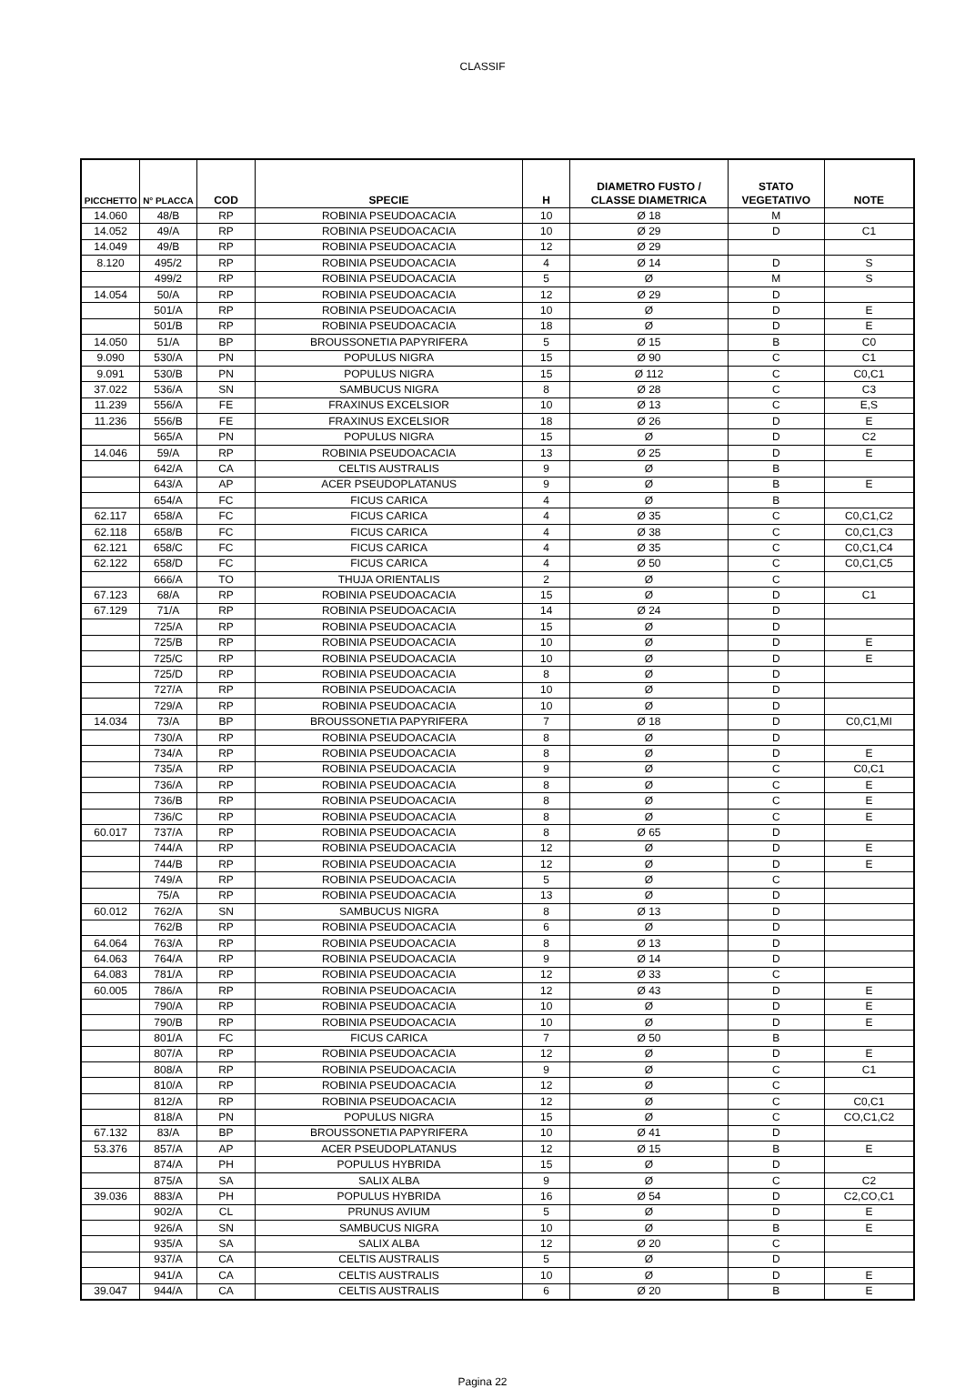CLASSIF
| PICCHETTO | N° PLACCA | COD | SPECIE | H | DIAMETRO FUSTO / CLASSE DIAMETRICA | STATO VEGETATIVO | NOTE |
| --- | --- | --- | --- | --- | --- | --- | --- |
| 14.060 | 48/B | RP | ROBINIA PSEUDOACACIA | 10 | Ø 18 | M | |
| 14.052 | 49/A | RP | ROBINIA PSEUDOACACIA | 10 | Ø 29 | D | C1 |
| 14.049 | 49/B | RP | ROBINIA PSEUDOACACIA | 12 | Ø 29 | | |
| 8.120 | 495/2 | RP | ROBINIA PSEUDOACACIA | 4 | Ø 14 | D | S |
| | 499/2 | RP | ROBINIA PSEUDOACACIA | 5 | Ø | M | S |
| 14.054 | 50/A | RP | ROBINIA PSEUDOACACIA | 12 | Ø 29 | D | |
| | 501/A | RP | ROBINIA PSEUDOACACIA | 10 | Ø | D | E |
| | 501/B | RP | ROBINIA PSEUDOACACIA | 18 | Ø | D | E |
| 14.050 | 51/A | BP | BROUSSONETIA PAPYRIFERA | 5 | Ø 15 | B | C0 |
| 9.090 | 530/A | PN | POPULUS NIGRA | 15 | Ø 90 | C | C1 |
| 9.091 | 530/B | PN | POPULUS NIGRA | 15 | Ø 112 | C | C0,C1 |
| 37.022 | 536/A | SN | SAMBUCUS NIGRA | 8 | Ø 28 | C | C3 |
| 11.239 | 556/A | FE | FRAXINUS EXCELSIOR | 10 | Ø 13 | C | E,S |
| 11.236 | 556/B | FE | FRAXINUS EXCELSIOR | 18 | Ø 26 | D | E |
| | 565/A | PN | POPULUS NIGRA | 15 | Ø | D | C2 |
| 14.046 | 59/A | RP | ROBINIA PSEUDOACACIA | 13 | Ø 25 | D | E |
| | 642/A | CA | CELTIS AUSTRALIS | 9 | Ø | B | |
| | 643/A | AP | ACER PSEUDOPLATANUS | 9 | Ø | B | E |
| | 654/A | FC | FICUS CARICA | 4 | Ø | B | |
| 62.117 | 658/A | FC | FICUS CARICA | 4 | Ø 35 | C | C0,C1,C2 |
| 62.118 | 658/B | FC | FICUS CARICA | 4 | Ø 38 | C | C0,C1,C3 |
| 62.121 | 658/C | FC | FICUS CARICA | 4 | Ø 35 | C | C0,C1,C4 |
| 62.122 | 658/D | FC | FICUS CARICA | 4 | Ø 50 | C | C0,C1,C5 |
| | 666/A | TO | THUJA ORIENTALIS | 2 | Ø | C | |
| 67.123 | 68/A | RP | ROBINIA PSEUDOACACIA | 15 | Ø | D | C1 |
| 67.129 | 71/A | RP | ROBINIA PSEUDOACACIA | 14 | Ø 24 | D | |
| | 725/A | RP | ROBINIA PSEUDOACACIA | 15 | Ø | D | |
| | 725/B | RP | ROBINIA PSEUDOACACIA | 10 | Ø | D | E |
| | 725/C | RP | ROBINIA PSEUDOACACIA | 10 | Ø | D | E |
| | 725/D | RP | ROBINIA PSEUDOACACIA | 8 | Ø | D | |
| | 727/A | RP | ROBINIA PSEUDOACACIA | 10 | Ø | D | |
| | 729/A | RP | ROBINIA PSEUDOACACIA | 10 | Ø | D | |
| 14.034 | 73/A | BP | BROUSSONETIA PAPYRIFERA | 7 | Ø 18 | D | C0,C1,MI |
| | 730/A | RP | ROBINIA PSEUDOACACIA | 8 | Ø | D | |
| | 734/A | RP | ROBINIA PSEUDOACACIA | 8 | Ø | D | E |
| | 735/A | RP | ROBINIA PSEUDOACACIA | 9 | Ø | C | C0,C1 |
| | 736/A | RP | ROBINIA PSEUDOACACIA | 8 | Ø | C | E |
| | 736/B | RP | ROBINIA PSEUDOACACIA | 8 | Ø | C | E |
| | 736/C | RP | ROBINIA PSEUDOACACIA | 8 | Ø | C | E |
| 60.017 | 737/A | RP | ROBINIA PSEUDOACACIA | 8 | Ø 65 | D | |
| | 744/A | RP | ROBINIA PSEUDOACACIA | 12 | Ø | D | E |
| | 744/B | RP | ROBINIA PSEUDOACACIA | 12 | Ø | D | E |
| | 749/A | RP | ROBINIA PSEUDOACACIA | 5 | Ø | C | |
| | 75/A | RP | ROBINIA PSEUDOACACIA | 13 | Ø | D | |
| 60.012 | 762/A | SN | SAMBUCUS NIGRA | 8 | Ø 13 | D | |
| | 762/B | RP | ROBINIA PSEUDOACACIA | 6 | Ø | D | |
| 64.064 | 763/A | RP | ROBINIA PSEUDOACACIA | 8 | Ø 13 | D | |
| 64.063 | 764/A | RP | ROBINIA PSEUDOACACIA | 9 | Ø 14 | D | |
| 64.083 | 781/A | RP | ROBINIA PSEUDOACACIA | 12 | Ø 33 | C | |
| 60.005 | 786/A | RP | ROBINIA PSEUDOACACIA | 12 | Ø 43 | D | E |
| | 790/A | RP | ROBINIA PSEUDOACACIA | 10 | Ø | D | E |
| | 790/B | RP | ROBINIA PSEUDOACACIA | 10 | Ø | D | E |
| | 801/A | FC | FICUS CARICA | 7 | Ø 50 | B | |
| | 807/A | RP | ROBINIA PSEUDOACACIA | 12 | Ø | D | E |
| | 808/A | RP | ROBINIA PSEUDOACACIA | 9 | Ø | C | C1 |
| | 810/A | RP | ROBINIA PSEUDOACACIA | 12 | Ø | C | |
| | 812/A | RP | ROBINIA PSEUDOACACIA | 12 | Ø | C | C0,C1 |
| | 818/A | PN | POPULUS NIGRA | 15 | Ø | C | CO,C1,C2 |
| 67.132 | 83/A | BP | BROUSSONETIA PAPYRIFERA | 10 | Ø 41 | D | |
| 53.376 | 857/A | AP | ACER PSEUDOPLATANUS | 12 | Ø 15 | B | E |
| | 874/A | PH | POPULUS HYBRIDA | 15 | Ø | D | |
| | 875/A | SA | SALIX ALBA | 9 | Ø | C | C2 |
| 39.036 | 883/A | PH | POPULUS HYBRIDA | 16 | Ø 54 | D | C2,CO,C1 |
| | 902/A | CL | PRUNUS AVIUM | 5 | Ø | D | E |
| | 926/A | SN | SAMBUCUS NIGRA | 10 | Ø | B | E |
| | 935/A | SA | SALIX ALBA | 12 | Ø 20 | C | |
| | 937/A | CA | CELTIS AUSTRALIS | 5 | Ø | D | |
| | 941/A | CA | CELTIS AUSTRALIS | 10 | Ø | D | E |
| 39.047 | 944/A | CA | CELTIS AUSTRALIS | 6 | Ø 20 | B | E |
Pagina 22